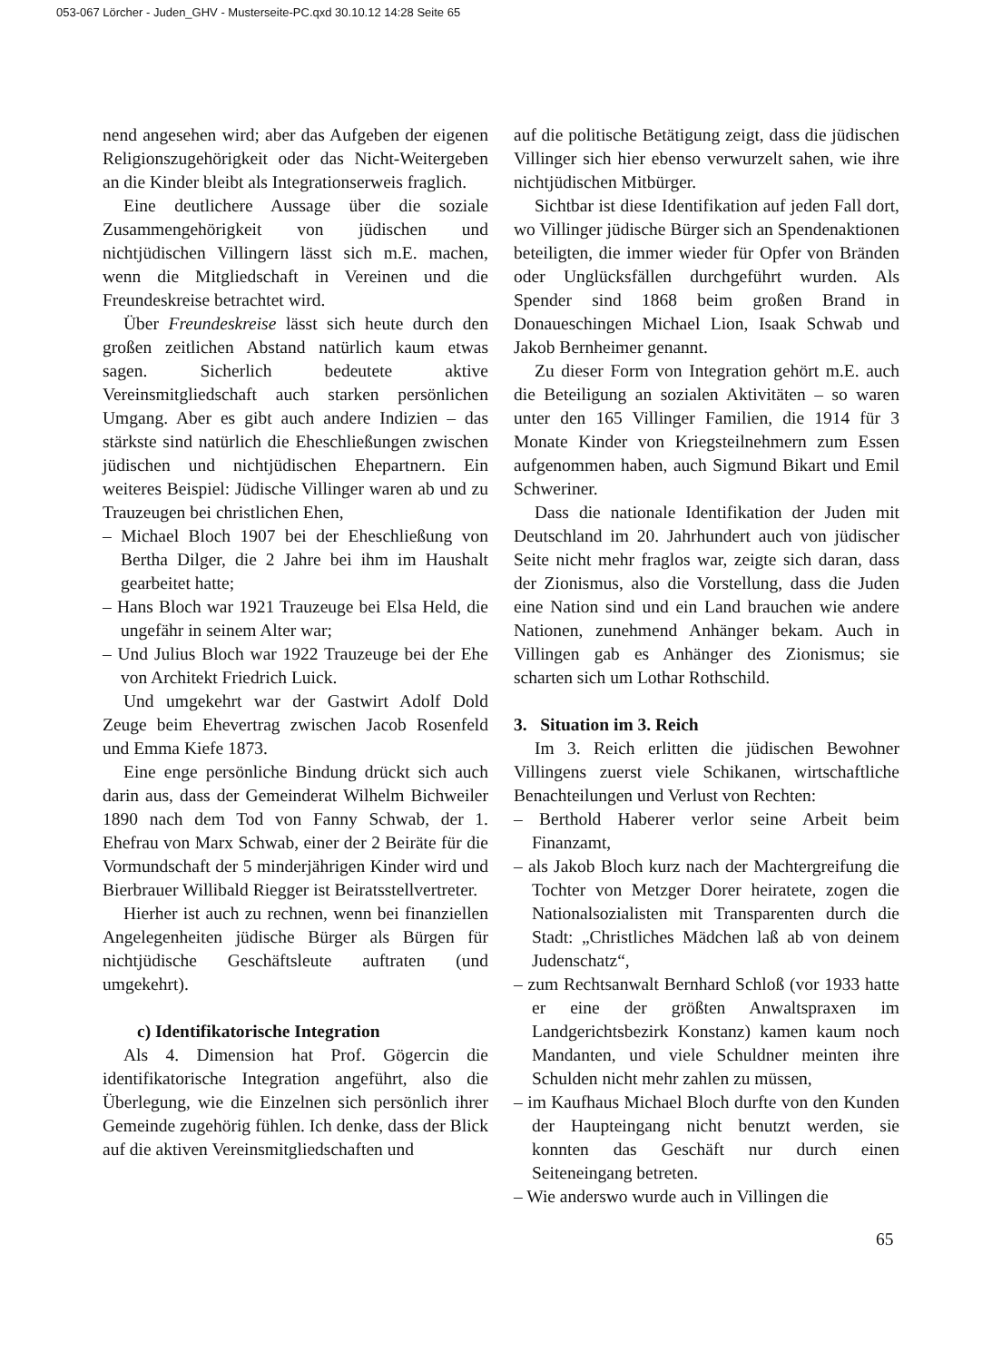053-067 Lörcher - Juden_GHV - Musterseite-PC.qxd 30.10.12 14:28 Seite 65
nend angesehen wird; aber das Aufgeben der eigenen Religionszugehörigkeit oder das Nicht-Weitergeben an die Kinder bleibt als Integrationserweis fraglich.
Eine deutlichere Aussage über die soziale Zusammengehörigkeit von jüdischen und nichtjüdischen Villingern lässt sich m.E. machen, wenn die Mitgliedschaft in Vereinen und die Freundeskreise betrachtet wird.
Über Freundeskreise lässt sich heute durch den großen zeitlichen Abstand natürlich kaum etwas sagen. Sicherlich bedeutete aktive Vereinsmitgliedschaft auch starken persönlichen Umgang. Aber es gibt auch andere Indizien – das stärkste sind natürlich die Eheschließungen zwischen jüdischen und nichtjüdischen Ehepartnern. Ein weiteres Beispiel: Jüdische Villinger waren ab und zu Trauzeugen bei christlichen Ehen,
– Michael Bloch 1907 bei der Eheschließung von Bertha Dilger, die 2 Jahre bei ihm im Haushalt gearbeitet hatte;
– Hans Bloch war 1921 Trauzeuge bei Elsa Held, die ungefähr in seinem Alter war;
– Und Julius Bloch war 1922 Trauzeuge bei der Ehe von Architekt Friedrich Luick.
Und umgekehrt war der Gastwirt Adolf Dold Zeuge beim Ehevertrag zwischen Jacob Rosenfeld und Emma Kiefe 1873.
Eine enge persönliche Bindung drückt sich auch darin aus, dass der Gemeinderat Wilhelm Bichweiler 1890 nach dem Tod von Fanny Schwab, der 1. Ehefrau von Marx Schwab, einer der 2 Beiräte für die Vormundschaft der 5 minderjährigen Kinder wird und Bierbrauer Willibald Riegger ist Beiratsstellvertreter.
Hierher ist auch zu rechnen, wenn bei finanziellen Angelegenheiten jüdische Bürger als Bürgen für nichtjüdische Geschäftsleute auftraten (und umgekehrt).
c) Identifikatorische Integration
Als 4. Dimension hat Prof. Gögercin die identifikatorische Integration angeführt, also die Überlegung, wie die Einzelnen sich persönlich ihrer Gemeinde zugehörig fühlen. Ich denke, dass der Blick auf die aktiven Vereinsmitgliedschaften und
auf die politische Betätigung zeigt, dass die jüdischen Villinger sich hier ebenso verwurzelt sahen, wie ihre nichtjüdischen Mitbürger.
Sichtbar ist diese Identifikation auf jeden Fall dort, wo Villinger jüdische Bürger sich an Spendenaktionen beteiligten, die immer wieder für Opfer von Bränden oder Unglücksfällen durchgeführt wurden. Als Spender sind 1868 beim großen Brand in Donaueschingen Michael Lion, Isaak Schwab und Jakob Bernheimer genannt.
Zu dieser Form von Integration gehört m.E. auch die Beteiligung an sozialen Aktivitäten – so waren unter den 165 Villinger Familien, die 1914 für 3 Monate Kinder von Kriegsteilnehmern zum Essen aufgenommen haben, auch Sigmund Bikart und Emil Schweriner.
Dass die nationale Identifikation der Juden mit Deutschland im 20. Jahrhundert auch von jüdischer Seite nicht mehr fraglos war, zeigte sich daran, dass der Zionismus, also die Vorstellung, dass die Juden eine Nation sind und ein Land brauchen wie andere Nationen, zunehmend Anhänger bekam. Auch in Villingen gab es Anhänger des Zionismus; sie scharten sich um Lothar Rothschild.
3. Situation im 3. Reich
Im 3. Reich erlitten die jüdischen Bewohner Villingens zuerst viele Schikanen, wirtschaftliche Benachteilungen und Verlust von Rechten:
– Berthold Haberer verlor seine Arbeit beim Finanzamt,
– als Jakob Bloch kurz nach der Machtergreifung die Tochter von Metzger Dorer heiratete, zogen die Nationalsozialisten mit Transparenten durch die Stadt: „Christliches Mädchen laß ab von deinem Judenschatz“,
– zum Rechtsanwalt Bernhard Schloß (vor 1933 hatte er eine der größten Anwaltspraxen im Landgerichtsbezirk Konstanz) kamen kaum noch Mandanten, und viele Schuldner meinten ihre Schulden nicht mehr zahlen zu müssen,
– im Kaufhaus Michael Bloch durfte von den Kunden der Haupteingang nicht benutzt werden, sie konnten das Geschäft nur durch einen Seiteneingang betreten.
– Wie anderswo wurde auch in Villingen die
65